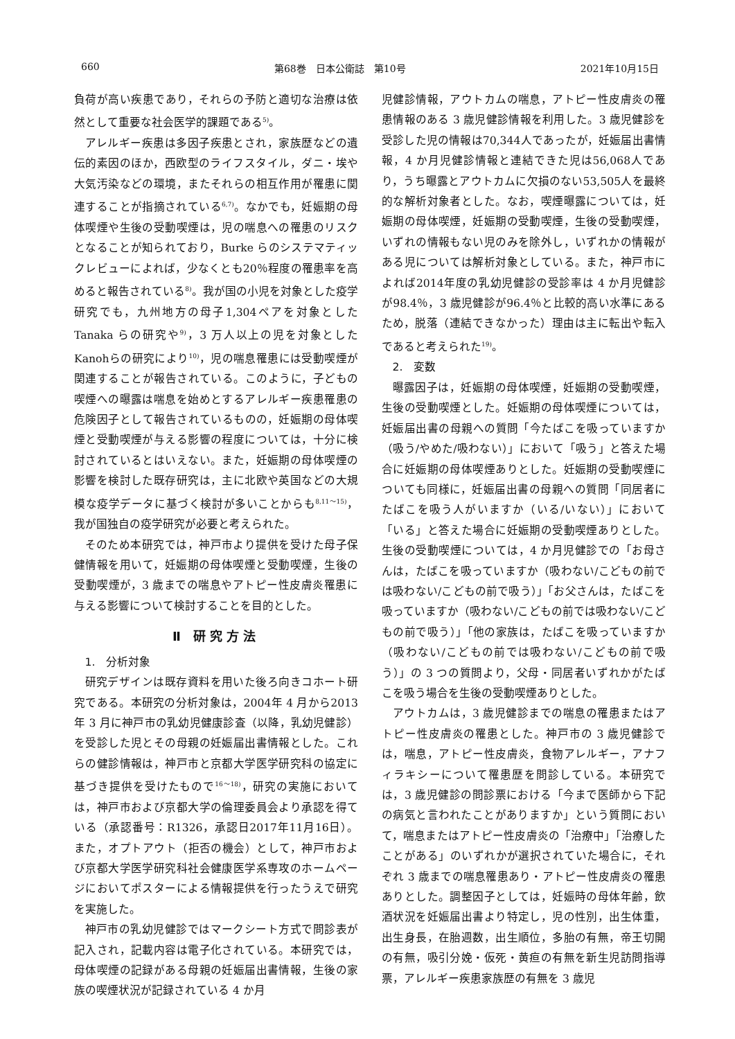660 第68巻　日本公衛誌　第10号 2021年10月15日
負荷が高い疾患であり，それらの予防と適切な治療は依然として重要な社会医学的課題である<sup>5)</sup>。
アレルギー疾患は多因子疾患とされ，家族歴などの遺伝的素因のほか，西欧型のライフスタイル，ダニ・埃や大気汚染などの環境，またそれらの相互作用が罹患に関連することが指摘されている<sup>6,7)</sup>。なかでも，妊娠期の母体喫煙や生後の受動喫煙は，児の喘息への罹患のリスクとなることが知られており，Burke らのシステマティックレビューによれば，少なくとも20％程度の罹患率を高めると報告されている<sup>8)</sup>。我が国の小児を対象とした疫学研究でも，九州地方の母子1,304ペアを対象とした Tanaka らの研究や<sup>9)</sup>，3 万人以上の児を対象とした Kanohらの研究により<sup>10)</sup>，児の喘息罹患には受動喫煙が関連することが報告されている。このように，子どもの喫煙への曝露は喘息を始めとするアレルギー疾患罹患の危険因子として報告されているものの，妊娠期の母体喫煙と受動喫煙が与える影響の程度については，十分に検討されているとはいえない。また，妊娠期の母体喫煙の影響を検討した既存研究は，主に北欧や英国などの大規模な疫学データに基づく検討が多いことからも<sup>8,11〜15)</sup>，我が国独自の疫学研究が必要と考えられた。
そのため本研究では，神戸市より提供を受けた母子保健情報を用いて，妊娠期の母体喫煙と受動喫煙，生後の受動喫煙が，3 歳までの喘息やアトピー性皮膚炎罹患に与える影響について検討することを目的とした。
Ⅱ 研究方法
1.　分析対象
研究デザインは既存資料を用いた後ろ向きコホート研究である。本研究の分析対象は，2004年 4 月から2013年 3 月に神戸市の乳幼児健康診査（以降，乳幼児健診）を受診した児とその母親の妊娠届出書情報とした。これらの健診情報は，神戸市と京都大学医学研究科の協定に基づき提供を受けたもので<sup>16〜18)</sup>，研究の実施においては，神戸市および京都大学の倫理委員会より承認を得ている（承認番号：R1326，承認日2017年11月16日）。また，オプトアウト（拒否の機会）として，神戸市および京都大学医学研究科社会健康医学系専攻のホームページにおいてポスターによる情報提供を行ったうえで研究を実施した。
神戸市の乳幼児健診ではマークシート方式で問診表が記入され，記載内容は電子化されている。本研究では，母体喫煙の記録がある母親の妊娠届出書情報，生後の家族の喫煙状況が記録されている 4 か月
児健診情報，アウトカムの喘息，アトピー性皮膚炎の罹患情報のある 3 歳児健診情報を利用した。3 歳児健診を受診した児の情報は70,344人であったが，妊娠届出書情報，4 か月児健診情報と連結できた児は56,068人であり，うち曝露とアウトカムに欠損のない53,505人を最終的な解析対象者とした。なお，喫煙曝露については，妊娠期の母体喫煙，妊娠期の受動喫煙，生後の受動喫煙，いずれの情報もない児のみを除外し，いずれかの情報がある児については解析対象としている。また，神戸市によれば2014年度の乳幼児健診の受診率は 4 か月児健診が98.4％，3 歳児健診が96.4％と比較的高い水準にあるため，脱落（連結できなかった）理由は主に転出や転入であると考えられた<sup>19)</sup>。
2.　変数
曝露因子は，妊娠期の母体喫煙，妊娠期の受動喫煙，生後の受動喫煙とした。妊娠期の母体喫煙については，妊娠届出書の母親への質問「今たばこを吸っていますか（吸う/やめた/吸わない）」において「吸う」と答えた場合に妊娠期の母体喫煙ありとした。妊娠期の受動喫煙についても同様に，妊娠届出書の母親への質問「同居者にたばこを吸う人がいますか（いる/いない）」において「いる」と答えた場合に妊娠期の受動喫煙ありとした。生後の受動喫煙については，4 か月児健診での「お母さんは，たばこを吸っていますか（吸わない/こどもの前では吸わない/こどもの前で吸う）」「お父さんは，たばこを吸っていますか（吸わない/こどもの前では吸わない/こどもの前で吸う）」「他の家族は，たばこを吸っていますか（吸わない/こどもの前では吸わない/こどもの前で吸う）」の 3 つの質問より，父母・同居者いずれかがたばこを吸う場合を生後の受動喫煙ありとした。
アウトカムは，3 歳児健診までの喘息の罹患またはアトピー性皮膚炎の罹患とした。神戸市の 3 歳児健診では，喘息，アトピー性皮膚炎，食物アレルギー，アナフィラキシーについて罹患歴を問診している。本研究では，3 歳児健診の問診票における「今まで医師から下記の病気と言われたことがありますか」という質問において，喘息またはアトピー性皮膚炎の「治療中」「治療したことがある」のいずれかが選択されていた場合に，それぞれ 3 歳までの喘息罹患あり・アトピー性皮膚炎の罹患ありとした。調整因子としては，妊娠時の母体年齢，飲酒状況を妊娠届出書より特定し，児の性別，出生体重，出生身長，在胎週数，出生順位，多胎の有無，帝王切開の有無，吸引分娩・仮死・黄疸の有無を新生児訪問指導票，アレルギー疾患家族歴の有無を 3 歳児